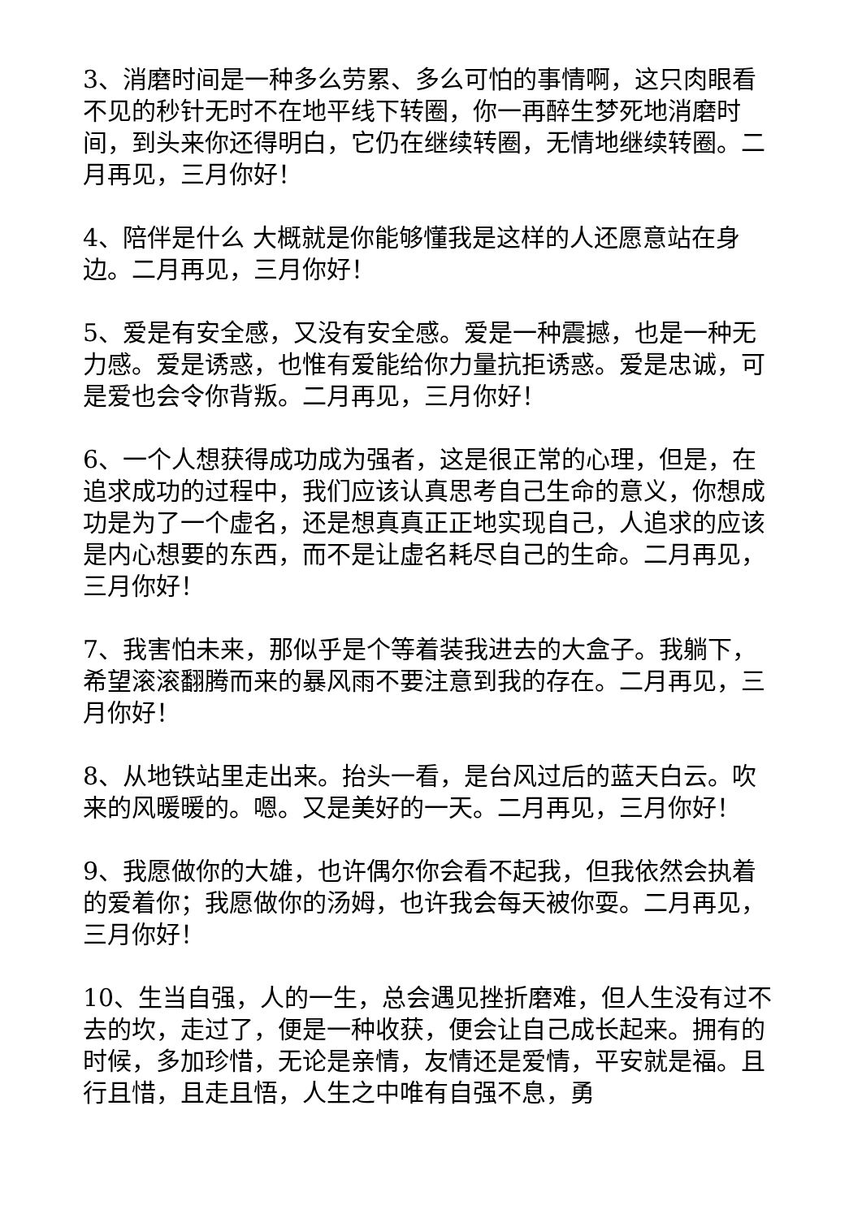3、消磨时间是一种多么劳累、多么可怕的事情啊，这只肉眼看不见的秒针无时不在地平线下转圈，你一再醉生梦死地消磨时间，到头来你还得明白，它仍在继续转圈，无情地继续转圈。二月再见，三月你好！
4、陪伴是什么 大概就是你能够懂我是这样的人还愿意站在身边。二月再见，三月你好！
5、爱是有安全感，又没有安全感。爱是一种震撼，也是一种无力感。爱是诱惑，也惟有爱能给你力量抗拒诱惑。爱是忠诚，可是爱也会令你背叛。二月再见，三月你好！
6、一个人想获得成功成为强者，这是很正常的心理，但是，在追求成功的过程中，我们应该认真思考自己生命的意义，你想成功是为了一个虚名，还是想真真正正地实现自己，人追求的应该是内心想要的东西，而不是让虚名耗尽自己的生命。二月再见，三月你好！
7、我害怕未来，那似乎是个等着装我进去的大盒子。我躺下，希望滚滚翻腾而来的暴风雨不要注意到我的存在。二月再见，三月你好！
8、从地铁站里走出来。抬头一看，是台风过后的蓝天白云。吹来的风暖暖的。嗯。又是美好的一天。二月再见，三月你好！
9、我愿做你的大雄，也许偶尔你会看不起我，但我依然会执着的爱着你；我愿做你的汤姆，也许我会每天被你耍。二月再见，三月你好！
10、生当自强，人的一生，总会遇见挫折磨难，但人生没有过不去的坎，走过了，便是一种收获，便会让自己成长起来。拥有的时候，多加珍惜，无论是亲情，友情还是爱情，平安就是福。且行且惜，且走且悟，人生之中唯有自强不息，勇